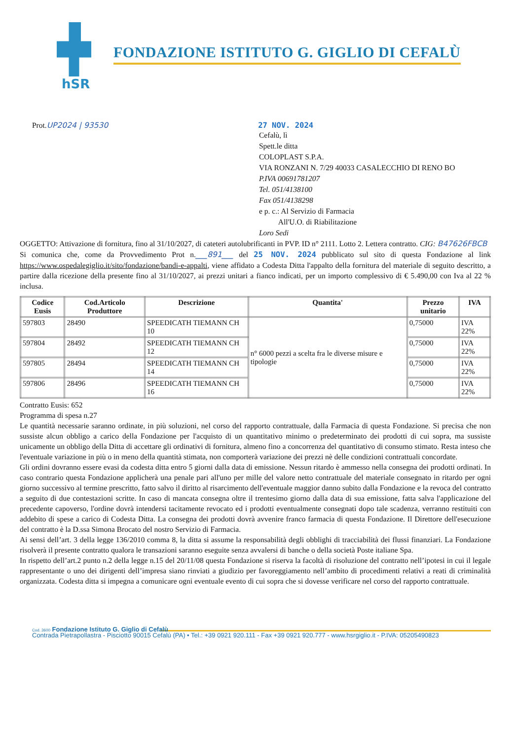hSR
FONDAZIONE ISTITUTO G. GIGLIO DI CEFALÙ
Prot.UP2024 | 93530 27 NOV. 2024
Cefalù, lì
Spett.le ditta
COLOPLAST S.P.A.
VIA RONZANI N. 7/29 40033 CASALECCHIO DI RENO BO
P.IVA 00691781207
Tel. 051/4138100
Fax 051/4138298
e p. c.: Al Servizio di Farmacia
All'U.O. di Riabilitazione
Loro Sedi
OGGETTO: Attivazione di fornitura, fino al 31/10/2027, di cateteri autolubrificanti in PVP. ID n° 2111. Lotto 2. Lettera contratto. CIG: B47626FBCB
Si comunica che, come da Provvedimento Prot n.___891___ del 25 NOV. 2024 pubblicato sul sito di questa Fondazione al link https://www.ospedalegiglio.it/sito/fondazione/bandi-e-appalti, viene affidato a Codesta Ditta l'appalto della fornitura del materiale di seguito descritto, a partire dalla ricezione della presente fino al 31/10/2027, ai prezzi unitari a fianco indicati, per un importo complessivo di € 5.490,00 con Iva al 22 % inclusa.
| Codice Eusis | Cod.Articolo Produttore | Descrizione | Quantita' | Prezzo unitario | IVA |
| --- | --- | --- | --- | --- | --- |
| 597803 | 28490 | SPEEDICATH TIEMANN CH 10 | n° 6000 pezzi a scelta fra le diverse misure e tipologie | 0,75000 | IVA 22% |
| 597804 | 28492 | SPEEDICATH TIEMANN CH 12 | | 0,75000 | IVA 22% |
| 597805 | 28494 | SPEEDICATH TIEMANN CH 14 | | 0,75000 | IVA 22% |
| 597806 | 28496 | SPEEDICATH TIEMANN CH 16 | | 0,75000 | IVA 22% |
Contratto Eusis: 652
Programma di spesa n.27
Le quantità necessarie saranno ordinate, in più soluzioni, nel corso del rapporto contrattuale, dalla Farmacia di questa Fondazione. Si precisa che non sussiste alcun obbligo a carico della Fondazione per l'acquisto di un quantitativo minimo o predeterminato dei prodotti di cui sopra, ma sussiste unicamente un obbligo della Ditta di accettare gli ordinativi di fornitura, almeno fino a concorrenza del quantitativo di consumo stimato. Resta inteso che l'eventuale variazione in più o in meno della quantità stimata, non comporterà variazione dei prezzi nè delle condizioni contrattuali concordate.
Gli ordini dovranno essere evasi da codesta ditta entro 5 giorni dalla data di emissione. Nessun ritardo è ammesso nella consegna dei prodotti ordinati. In caso contrario questa Fondazione applicherà una penale pari all'uno per mille del valore netto contrattuale del materiale consegnato in ritardo per ogni giorno successivo al termine prescritto, fatto salvo il diritto al risarcimento dell'eventuale maggior danno subito dalla Fondazione e la revoca del contratto a seguito di due contestazioni scritte. In caso di mancata consegna oltre il trentesimo giorno dalla data di sua emissione, fatta salva l'applicazione del precedente capoverso, l'ordine dovrà intendersi tacitamente revocato ed i prodotti eventualmente consegnati dopo tale scadenza, verranno restituiti con addebito di spese a carico di Codesta Ditta. La consegna dei prodotti dovrà avvenire franco farmacia di questa Fondazione. Il Direttore dell'esecuzione del contratto è la D.ssa Simona Brocato del nostro Servizio di Farmacia.
Ai sensi dell’art. 3 della legge 136/2010 comma 8, la ditta si assume la responsabilità degli obblighi di tracciabilità dei flussi finanziari. La Fondazione risolverà il presente contratto qualora le transazioni saranno eseguite senza avvalersi di banche o della società Poste italiane Spa.
In rispetto dell’art.2 punto n.2 della legge n.15 del 20/11/08 questa Fondazione si riserva la facoltà di risoluzione del contratto nell’ipotesi in cui il legale rappresentante o uno dei dirigenti dell’impresa siano rinviati a giudizio per favoreggiamento nell’ambito di procedimenti relativi a reati di criminalità organizzata. Codesta ditta si impegna a comunicare ogni eventuale evento di cui sopra che si dovesse verificare nel corso del rapporto contrattuale.
Cod. 3600 Fondazione Istituto G. Giglio di Cefalù
Contrada Pietrapollastra - Pisciotto 90015 Cefalù (PA) • Tel.: +39 0921 920.111 - Fax +39 0921 920.777 - www.hsrgiglio.it - P.IVA: 05205490823